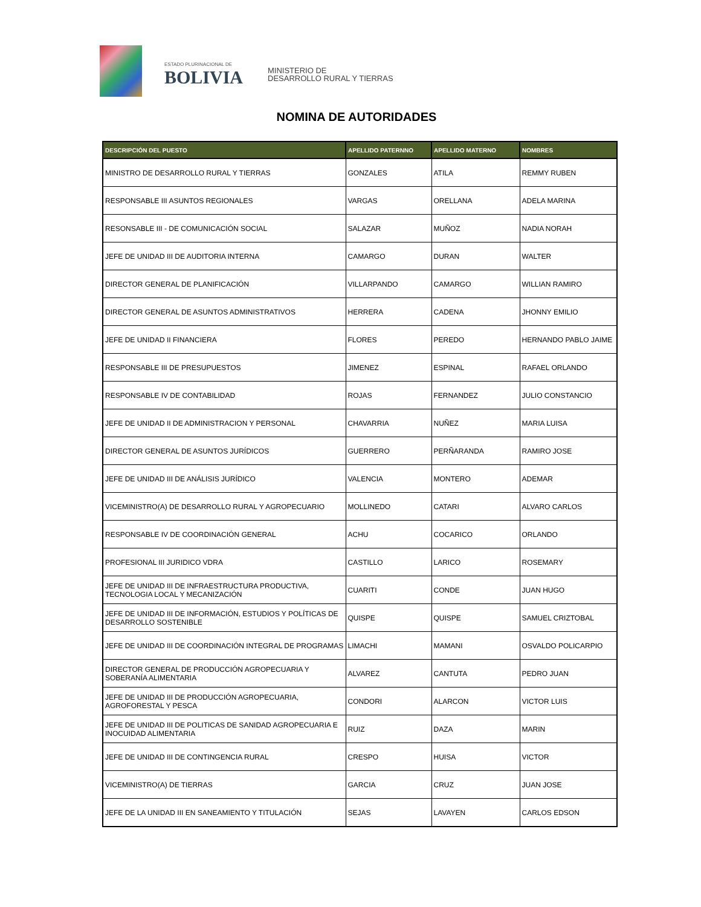ESTADO PLURINACIONAL DE
BOLIVIA
MINISTERIO DE
DESARROLLO RURAL Y TIERRAS
NOMINA DE AUTORIDADES
| DESCRIPCIÓN DEL PUESTO | APELLIDO PATERNNO | APELLIDO MATERNO | NOMBRES |
| --- | --- | --- | --- |
| MINISTRO DE DESARROLLO RURAL Y TIERRAS | GONZALES | ATILA | REMMY RUBEN |
| RESPONSABLE III ASUNTOS REGIONALES | VARGAS | ORELLANA | ADELA MARINA |
| RESONSABLE III - DE COMUNICACIÓN SOCIAL | SALAZAR | MUÑOZ | NADIA NORAH |
| JEFE DE UNIDAD III DE AUDITORIA INTERNA | CAMARGO | DURAN | WALTER |
| DIRECTOR GENERAL DE PLANIFICACIÓN | VILLARPANDO | CAMARGO | WILLIAN RAMIRO |
| DIRECTOR GENERAL DE ASUNTOS ADMINISTRATIVOS | HERRERA | CADENA | JHONNY EMILIO |
| JEFE DE UNIDAD II FINANCIERA | FLORES | PEREDO | HERNANDO PABLO JAIME |
| RESPONSABLE III DE PRESUPUESTOS | JIMENEZ | ESPINAL | RAFAEL ORLANDO |
| RESPONSABLE IV DE CONTABILIDAD | ROJAS | FERNANDEZ | JULIO CONSTANCIO |
| JEFE DE UNIDAD II DE ADMINISTRACION Y PERSONAL | CHAVARRIA | NUÑEZ | MARIA LUISA |
| DIRECTOR GENERAL DE ASUNTOS JURÍDICOS | GUERRERO | PERÑARANDA | RAMIRO JOSE |
| JEFE DE UNIDAD III DE ANÁLISIS JURÍDICO | VALENCIA | MONTERO | ADEMAR |
| VICEMINISTRO(A) DE DESARROLLO RURAL Y AGROPECUARIO | MOLLINEDO | CATARI | ALVARO CARLOS |
| RESPONSABLE IV DE COORDINACIÓN GENERAL | ACHU | COCARICO | ORLANDO |
| PROFESIONAL III JURIDICO VDRA | CASTILLO | LARICO | ROSEMARY |
| JEFE DE UNIDAD III DE INFRAESTRUCTURA PRODUCTIVA, TECNOLOGIA LOCAL Y MECANIZACIÓN | CUARITI | CONDE | JUAN HUGO |
| JEFE DE UNIDAD III DE INFORMACIÓN, ESTUDIOS Y POLÍTICAS DE DESARROLLO SOSTENIBLE | QUISPE | QUISPE | SAMUEL CRIZTOBAL |
| JEFE DE UNIDAD III DE COORDINACIÓN INTEGRAL DE PROGRAMAS | LIMACHI | MAMANI | OSVALDO POLICARPIO |
| DIRECTOR GENERAL DE PRODUCCIÓN AGROPECUARIA Y SOBERANÍA ALIMENTARIA | ALVAREZ | CANTUTA | PEDRO JUAN |
| JEFE DE UNIDAD III DE PRODUCCIÓN AGROPECUARIA, AGROFORESTAL Y PESCA | CONDORI | ALARCON | VICTOR LUIS |
| JEFE DE UNIDAD III DE POLITICAS DE SANIDAD AGROPECUARIA E INOCUIDAD ALIMENTARIA | RUIZ | DAZA | MARIN |
| JEFE DE UNIDAD III DE CONTINGENCIA RURAL | CRESPO | HUISA | VICTOR |
| VICEMINISTRO(A) DE TIERRAS | GARCIA | CRUZ | JUAN JOSE |
| JEFE DE LA UNIDAD III EN SANEAMIENTO Y TITULACIÓN | SEJAS | LAVAYEN | CARLOS EDSON |